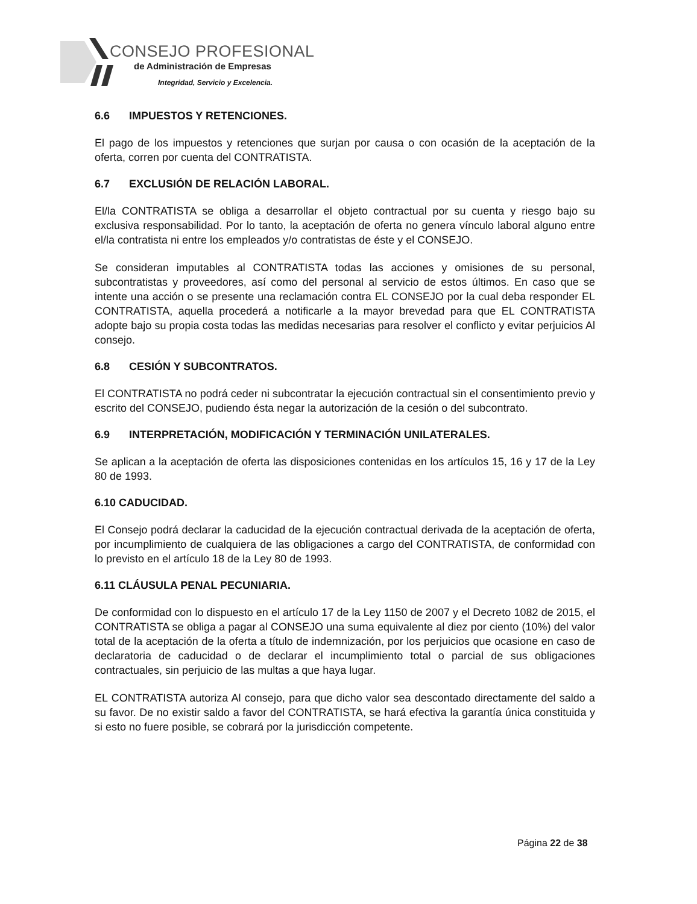CONSEJO PROFESIONAL
de Administración de Empresas
Integridad, Servicio y Excelencia.
6.6 IMPUESTOS Y RETENCIONES.
El pago de los impuestos y retenciones que surjan por causa o con ocasión de la aceptación de la oferta, corren por cuenta del CONTRATISTA.
6.7 EXCLUSIÓN DE RELACIÓN LABORAL.
El/la CONTRATISTA se obliga a desarrollar el objeto contractual por su cuenta y riesgo bajo su exclusiva responsabilidad. Por lo tanto, la aceptación de oferta no genera vínculo laboral alguno entre el/la contratista ni entre los empleados y/o contratistas de éste y el CONSEJO.
Se consideran imputables al CONTRATISTA todas las acciones y omisiones de su personal, subcontratistas y proveedores, así como del personal al servicio de estos últimos. En caso que se intente una acción o se presente una reclamación contra EL CONSEJO por la cual deba responder EL CONTRATISTA, aquella procederá a notificarle a la mayor brevedad para que EL CONTRATISTA adopte bajo su propia costa todas las medidas necesarias para resolver el conflicto y evitar perjuicios Al consejo.
6.8 CESIÓN Y SUBCONTRATOS.
El CONTRATISTA no podrá ceder ni subcontratar la ejecución contractual sin el consentimiento previo y escrito del CONSEJO, pudiendo ésta negar la autorización de la cesión o del subcontrato.
6.9 INTERPRETACIÓN, MODIFICACIÓN Y TERMINACIÓN UNILATERALES.
Se aplican a la aceptación de oferta las disposiciones contenidas en los artículos 15, 16 y 17 de la Ley 80 de 1993.
6.10 CADUCIDAD.
El Consejo podrá declarar la caducidad de la ejecución contractual derivada de la aceptación de oferta, por incumplimiento de cualquiera de las obligaciones a cargo del CONTRATISTA, de conformidad con lo previsto en el artículo 18 de la Ley 80 de 1993.
6.11 CLÁUSULA PENAL PECUNIARIA.
De conformidad con lo dispuesto en el artículo 17 de la Ley 1150 de 2007 y el Decreto 1082 de 2015, el CONTRATISTA se obliga a pagar al CONSEJO una suma equivalente al diez por ciento (10%) del valor total de la aceptación de la oferta a título de indemnización, por los perjuicios que ocasione en caso de declaratoria de caducidad o de declarar el incumplimiento total o parcial de sus obligaciones contractuales, sin perjuicio de las multas a que haya lugar.
EL CONTRATISTA autoriza Al consejo, para que dicho valor sea descontado directamente del saldo a su favor. De no existir saldo a favor del CONTRATISTA, se hará efectiva la garantía única constituida y si esto no fuere posible, se cobrará por la jurisdicción competente.
Página 22 de 38